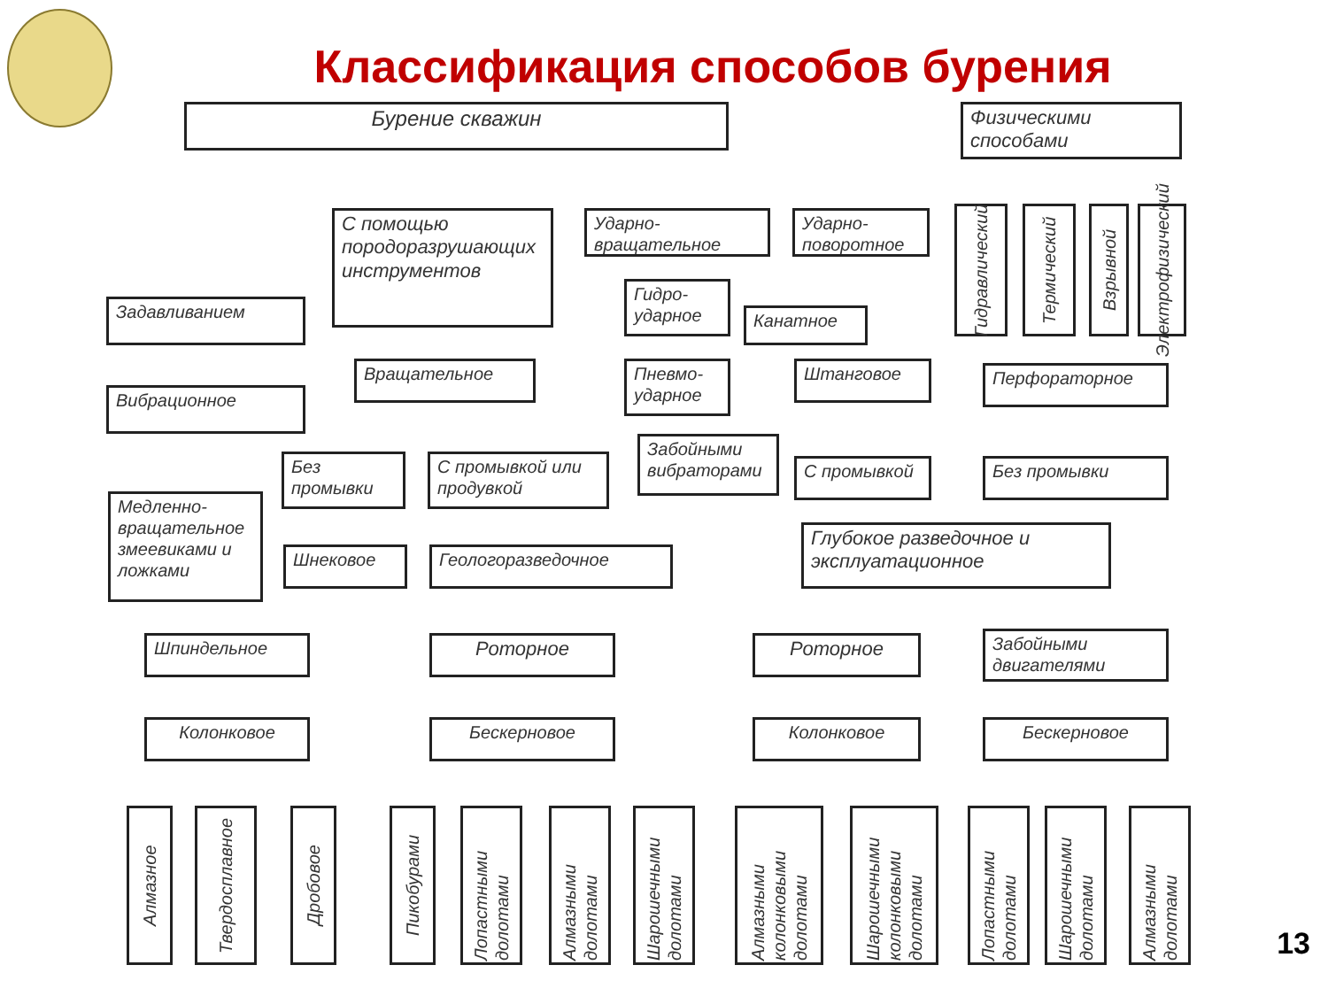Классификация способов бурения
Бурение скважин
Физическими способами
С помощью породоразрушающих инструментов
Ударно-вращательное
Ударно-поворотное
Гидравлический
Термический
Взрывной
Электрофизический
Задавливанием
Вибрационное
Гидро-ударное
Канатное
Пневмо-ударное
Вращательное Штанговое Перфораторное
Без промывки
С промывкой или продувкой
Забойными вибраторами
С промывкой Без промывки
Медленно-вращательное змеевиками и ложками
Шнековое Геологоразведочное
Глубокое разведочное и эксплуатационное
Шпиндельное Роторное Роторное
Забойными двигателями
Колонковое Бескерновое Колонковое Бескерновое
Алмазное
Твердосплавное
Дробовое
Пикобурами
Лопастными долотами
Алмазными долотами
Шарошечными долотами
Алмазными колонковыми долотами
Шарошечными колонковыми долотами
Лопастными долотами
Шарошечными долотами
Алмазными долотами
13